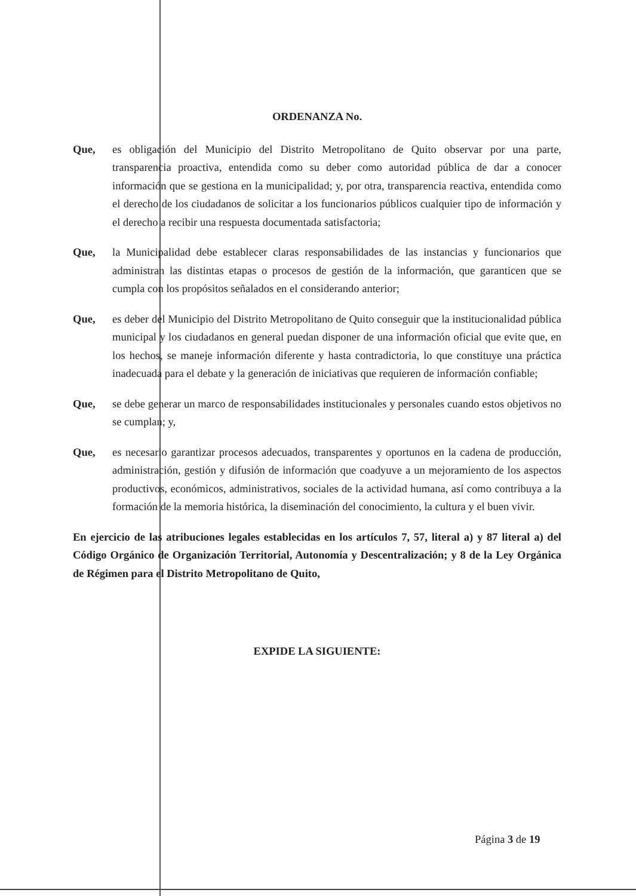ORDENANZA No.
Que, es obligación del Municipio del Distrito Metropolitano de Quito observar por una parte, transparencia proactiva, entendida como su deber como autoridad pública de dar a conocer información que se gestiona en la municipalidad; y, por otra, transparencia reactiva, entendida como el derecho de los ciudadanos de solicitar a los funcionarios públicos cualquier tipo de información y el derecho a recibir una respuesta documentada satisfactoria;
Que, la Municipalidad debe establecer claras responsabilidades de las instancias y funcionarios que administran las distintas etapas o procesos de gestión de la información, que garanticen que se cumpla con los propósitos señalados en el considerando anterior;
Que, es deber del Municipio del Distrito Metropolitano de Quito conseguir que la institucionalidad pública municipal y los ciudadanos en general puedan disponer de una información oficial que evite que, en los hechos, se maneje información diferente y hasta contradictoria, lo que constituye una práctica inadecuada para el debate y la generación de iniciativas que requieren de información confiable;
Que, se debe generar un marco de responsabilidades institucionales y personales cuando estos objetivos no se cumplan; y,
Que, es necesario garantizar procesos adecuados, transparentes y oportunos en la cadena de producción, administración, gestión y difusión de información que coadyuve a un mejoramiento de los aspectos productivos, económicos, administrativos, sociales de la actividad humana, así como contribuya a la formación de la memoria histórica, la diseminación del conocimiento, la cultura y el buen vivir.
En ejercicio de las atribuciones legales establecidas en los artículos 7, 57, literal a) y 87 literal a) del Código Orgánico de Organización Territorial, Autonomía y Descentralización; y 8 de la Ley Orgánica de Régimen para el Distrito Metropolitano de Quito,
EXPIDE LA SIGUIENTE:
Página 3 de 19